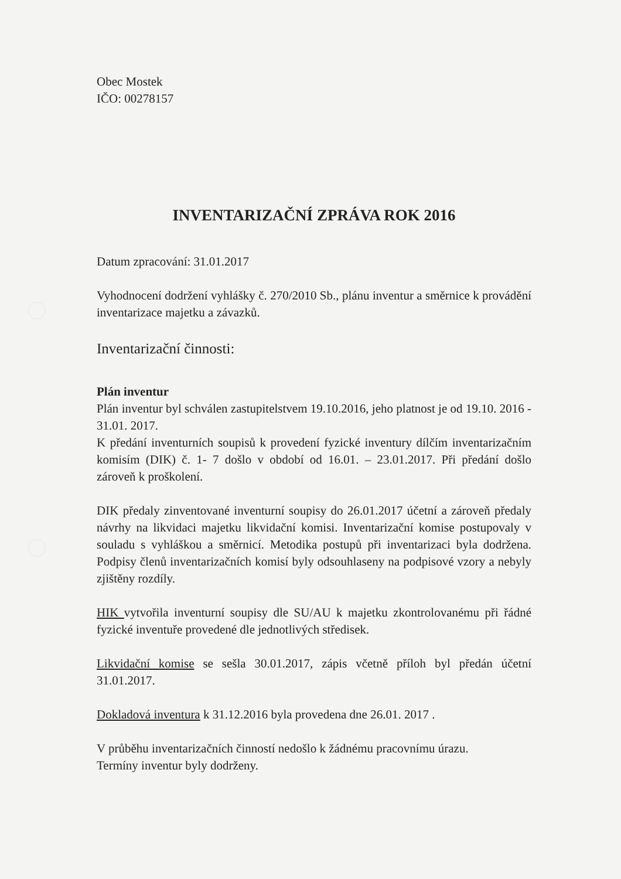Obec Mostek
IČO: 00278157
INVENTARIZAČNÍ ZPRÁVA ROK 2016
Datum zpracování: 31.01.2017
Vyhodnocení dodržení vyhlášky č. 270/2010 Sb., plánu inventur a směrnice k provádění inventarizace majetku a závazků.
Inventarizační činnosti:
Plán inventur
Plán inventur byl schválen zastupitelstvem 19.10.2016, jeho platnost je od 19.10. 2016 - 31.01. 2017.
K předání inventurních soupisů k provedení fyzické inventury dílčím inventarizačním komisím (DIK) č. 1- 7 došlo v období od 16.01. – 23.01.2017. Při předání došlo zároveň k proškolení.
DIK předaly zinventované inventurní soupisy do 26.01.2017 účetní a zároveň předaly návrhy na likvidaci majetku likvidační komisi. Inventarizační komise postupovaly v souladu s vyhláškou a směrnicí. Metodika postupů při inventarizaci byla dodržena. Podpisy členů inventarizačních komisí byly odsouhlaseny na podpisové vzory a nebyly zjištěny rozdíly.
HIK vytvořila inventurní soupisy dle SU/AU k majetku zkontrolovanému při řádné fyzické inventuře provedené dle jednotlivých středisek.
Likvidační komise se sešla 30.01.2017, zápis včetně příloh byl předán účetní 31.01.2017.
Dokladová inventura k 31.12.2016 byla provedena dne 26.01. 2017 .
V průběhu inventarizačních činností nedošlo k žádnému pracovnímu úrazu.
Termíny inventur byly dodrženy.